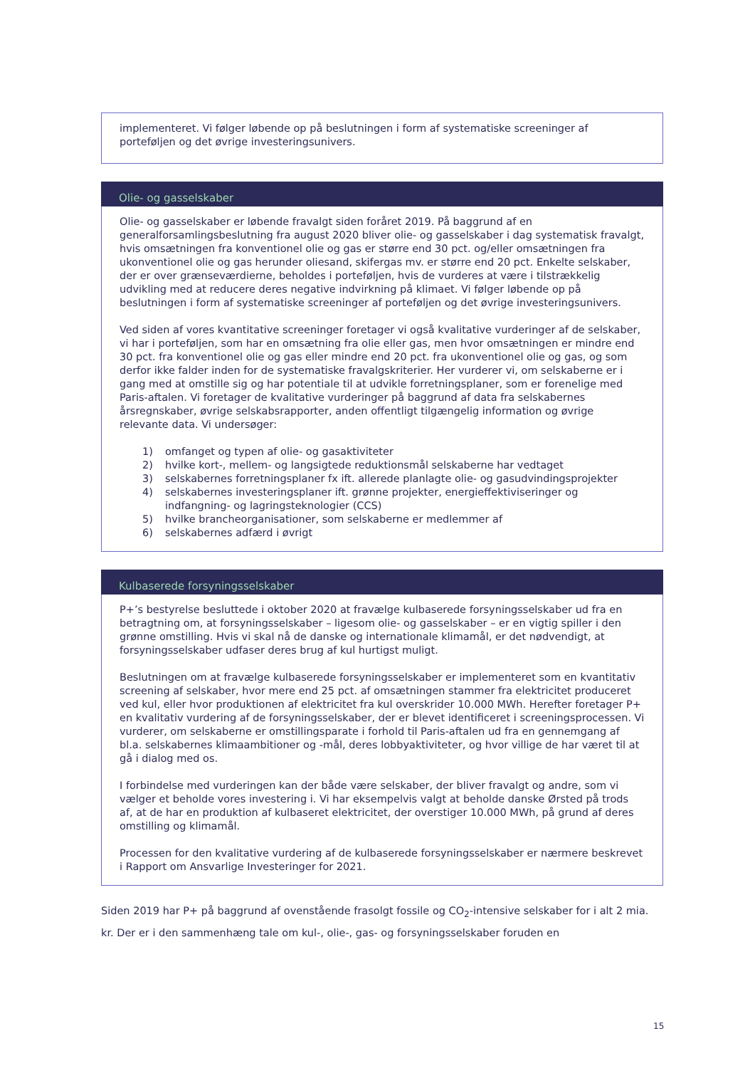implementeret. Vi følger løbende op på beslutningen i form af systematiske screeninger af porteføljen og det øvrige investeringsunivers.
Olie- og gasselskaber
Olie- og gasselskaber er løbende fravalgt siden foråret 2019. På baggrund af en generalforsamlingsbeslutning fra august 2020 bliver olie- og gasselskaber i dag systematisk fravalgt, hvis omsætningen fra konventionel olie og gas er større end 30 pct. og/eller omsætningen fra ukonventionel olie og gas herunder oliesand, skifergas mv. er større end 20 pct. Enkelte selskaber, der er over grænseværdierne, beholdes i porteføljen, hvis de vurderes at være i tilstrækkelig udvikling med at reducere deres negative indvirkning på klimaet. Vi følger løbende op på beslutningen i form af systematiske screeninger af porteføljen og det øvrige investeringsunivers.
Ved siden af vores kvantitative screeninger foretager vi også kvalitative vurderinger af de selskaber, vi har i porteføljen, som har en omsætning fra olie eller gas, men hvor omsætningen er mindre end 30 pct. fra konventionel olie og gas eller mindre end 20 pct. fra ukonventionel olie og gas, og som derfor ikke falder inden for de systematiske fravalgskriterier. Her vurderer vi, om selskaberne er i gang med at omstille sig og har potentiale til at udvikle forretningsplaner, som er forenelige med Paris-aftalen. Vi foretager de kvalitative vurderinger på baggrund af data fra selskabernes årsregnskaber, øvrige selskabsrapporter, anden offentligt tilgængelig information og øvrige relevante data. Vi undersøger:
1) omfanget og typen af olie- og gasaktiviteter
2) hvilke kort-, mellem- og langsigtede reduktionsmål selskaberne har vedtaget
3) selskabernes forretningsplaner fx ift. allerede planlagte olie- og gasudvindingsprojekter
4) selskabernes investeringsplaner ift. grønne projekter, energieffektiviseringer og indfangning- og lagringsteknologier (CCS)
5) hvilke brancheorganisationer, som selskaberne er medlemmer af
6) selskabernes adfærd i øvrigt
Kulbaserede forsyningsselskaber
P+’s bestyrelse besluttede i oktober 2020 at fravælge kulbaserede forsyningsselskaber ud fra en betragtning om, at forsyningsselskaber – ligesom olie- og gasselskaber – er en vigtig spiller i den grønne omstilling. Hvis vi skal nå de danske og internationale klimamål, er det nødvendigt, at forsyningsselskaber udfaser deres brug af kul hurtigst muligt.
Beslutningen om at fravælge kulbaserede forsyningsselskaber er implementeret som en kvantitativ screening af selskaber, hvor mere end 25 pct. af omsætningen stammer fra elektricitet produceret ved kul, eller hvor produktionen af elektricitet fra kul overskrider 10.000 MWh. Herefter foretager P+ en kvalitativ vurdering af de forsyningsselskaber, der er blevet identificeret i screeningsprocessen. Vi vurderer, om selskaberne er omstillingsparate i forhold til Paris-aftalen ud fra en gennemgang af bl.a. selskabernes klimaambitioner og -mål, deres lobbyaktiviteter, og hvor villige de har været til at gå i dialog med os.
I forbindelse med vurderingen kan der både være selskaber, der bliver fravalgt og andre, som vi vælger et beholde vores investering i. Vi har eksempelvis valgt at beholde danske Ørsted på trods af, at de har en produktion af kulbaseret elektricitet, der overstiger 10.000 MWh, på grund af deres omstilling og klimamål.
Processen for den kvalitative vurdering af de kulbaserede forsyningsselskaber er nærmere beskrevet i Rapport om Ansvarlige Investeringer for 2021.
Siden 2019 har P+ på baggrund af ovenstående frasolgt fossile og CO<sub>2</sub>-intensive selskaber for i alt 2 mia. kr. Der er i den sammenhæng tale om kul-, olie-, gas- og forsyningsselskaber foruden en
15